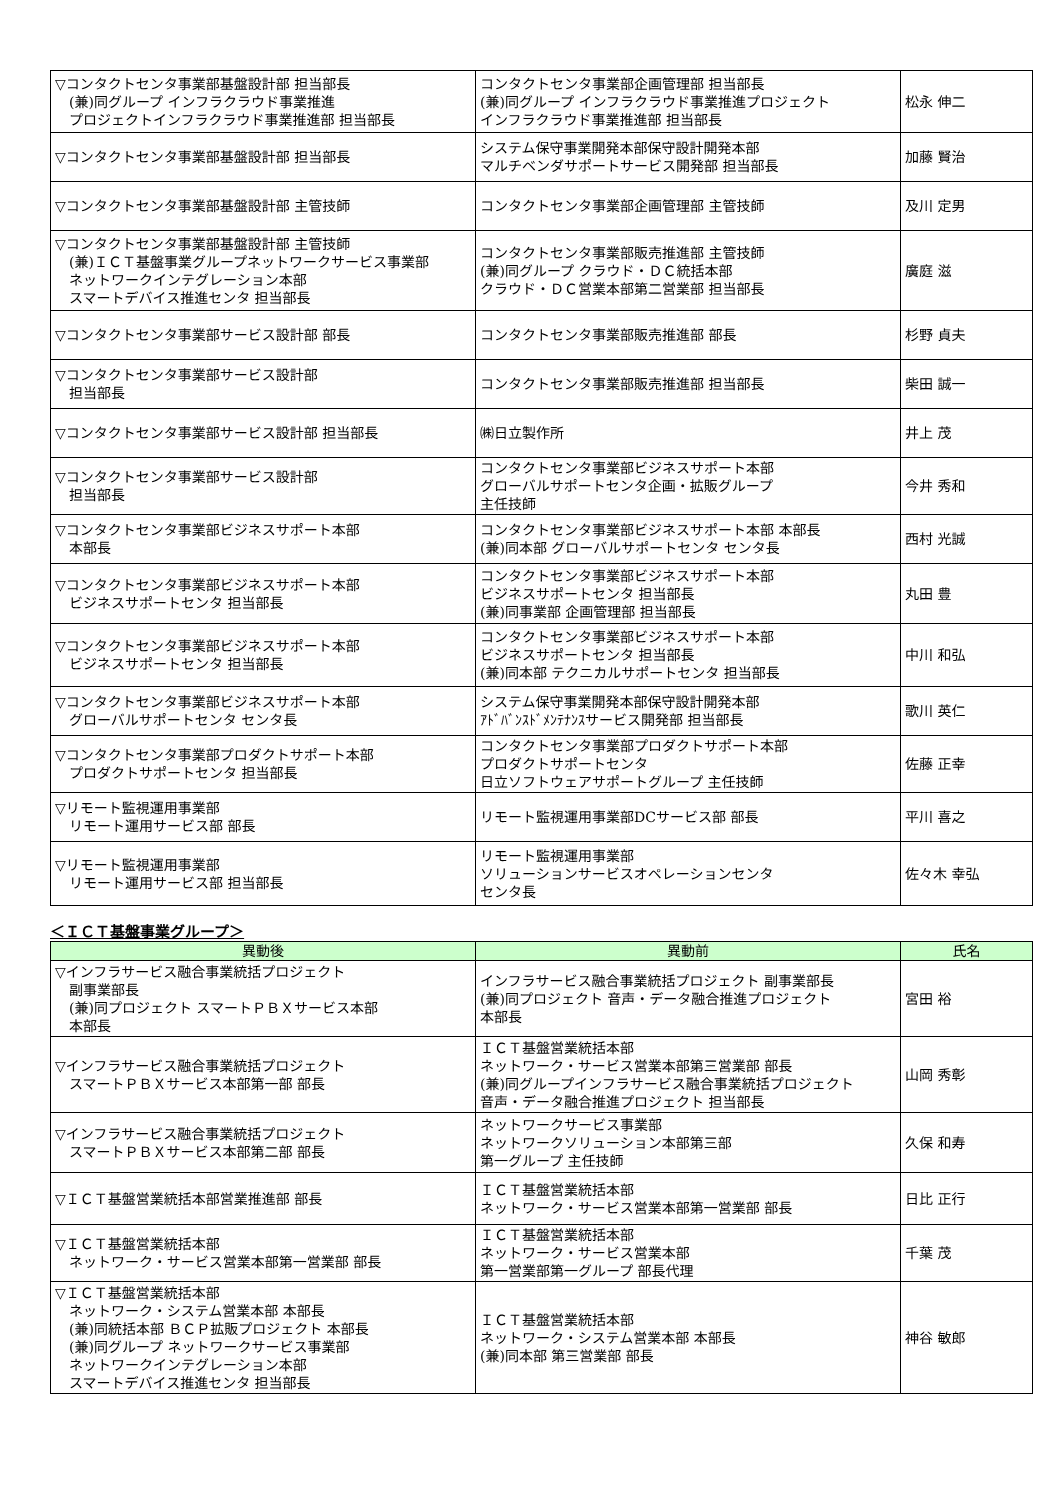| ▽コンタクトセンタ事業部基盤設計部 担当部長 (兼)同グループ インフラクラウド事業推進 プロジェクトインフラクラウド事業推進部 担当部長 | コンタクトセンタ事業部企画管理部 担当部長 (兼)同グループ インフラクラウド事業推進プロジェクト インフラクラウド事業推進部 担当部長 | 松永 伸二 |
| ▽コンタクトセンタ事業部基盤設計部 担当部長 | システム保守事業開発本部保守設計開発本部 マルチベンダサポートサービス開発部 担当部長 | 加藤 賢治 |
| ▽コンタクトセンタ事業部基盤設計部 主管技師 | コンタクトセンタ事業部企画管理部 主管技師 | 及川 定男 |
| ▽コンタクトセンタ事業部基盤設計部 主管技師 (兼)ＩＣＴ基盤事業グループネットワークサービス事業部 ネットワークインテグレーション本部 スマートデバイス推進センタ 担当部長 | コンタクトセンタ事業部販売推進部 主管技師 (兼)同グループ クラウド・ＤＣ統括本部 クラウド・ＤＣ営業本部第二営業部 担当部長 | 廣庭 滋 |
| ▽コンタクトセンタ事業部サービス設計部 部長 | コンタクトセンタ事業部販売推進部 部長 | 杉野 貞夫 |
| ▽コンタクトセンタ事業部サービス設計部 担当部長 | コンタクトセンタ事業部販売推進部 担当部長 | 柴田 誠一 |
| ▽コンタクトセンタ事業部サービス設計部 担当部長 | ㈱日立製作所 | 井上 茂 |
| ▽コンタクトセンタ事業部サービス設計部 担当部長 | コンタクトセンタ事業部ビジネスサポート本部 グローバルサポートセンタ企画・拡販グループ 主任技師 | 今井 秀和 |
| ▽コンタクトセンタ事業部ビジネスサポート本部 本部長 | コンタクトセンタ事業部ビジネスサポート本部 本部長 (兼)同本部 グローバルサポートセンタ センタ長 | 西村 光誠 |
| ▽コンタクトセンタ事業部ビジネスサポート本部 ビジネスサポートセンタ 担当部長 | コンタクトセンタ事業部ビジネスサポート本部 ビジネスサポートセンタ 担当部長 (兼)同事業部 企画管理部 担当部長 | 丸田 豊 |
| ▽コンタクトセンタ事業部ビジネスサポート本部 ビジネスサポートセンタ 担当部長 | コンタクトセンタ事業部ビジネスサポート本部 ビジネスサポートセンタ 担当部長 (兼)同本部 テクニカルサポートセンタ 担当部長 | 中川 和弘 |
| ▽コンタクトセンタ事業部ビジネスサポート本部 グローバルサポートセンタ センタ長 | システム保守事業開発本部保守設計開発本部 ｱﾄﾞﾊﾞﾝｽﾄﾞﾒﾝﾃﾅﾝｽサービス開発部 担当部長 | 歌川 英仁 |
| ▽コンタクトセンタ事業部プロダクトサポート本部 プロダクトサポートセンタ 担当部長 | コンタクトセンタ事業部プロダクトサポート本部 プロダクトサポートセンタ 日立ソフトウェアサポートグループ 主任技師 | 佐藤 正幸 |
| ▽リモート監視運用事業部 リモート運用サービス部 部長 | リモート監視運用事業部DCサービス部 部長 | 平川 喜之 |
| ▽リモート監視運用事業部 リモート運用サービス部 担当部長 | リモート監視運用事業部 ソリューションサービスオペレーションセンタ センタ長 | 佐々木 幸弘 |
＜ＩＣＴ基盤事業グループ＞
| 異動後 | 異動前 | 氏名 |
| --- | --- | --- |
| ▽インフラサービス融合事業統括プロジェクト 副事業部長 (兼)同プロジェクト スマートＰＢＸサービス本部 本部長 | インフラサービス融合事業統括プロジェクト 副事業部長 (兼)同プロジェクト 音声・データ融合推進プロジェクト 本部長 | 宮田 裕 |
| ▽インフラサービス融合事業統括プロジェクト スマートＰＢＸサービス本部第一部 部長 | ＩＣＴ基盤営業統括本部 ネットワーク・サービス営業本部第三営業部 部長 (兼)同グループインフラサービス融合事業統括プロジェクト 音声・データ融合推進プロジェクト 担当部長 | 山岡 秀彰 |
| ▽インフラサービス融合事業統括プロジェクト スマートＰＢＸサービス本部第二部 部長 | ネットワークサービス事業部 ネットワークソリューション本部第三部 第一グループ 主任技師 | 久保 和寿 |
| ▽ＩＣＴ基盤営業統括本部営業推進部 部長 | ＩＣＴ基盤営業統括本部 ネットワーク・サービス営業本部第一営業部 部長 | 日比 正行 |
| ▽ＩＣＴ基盤営業統括本部 ネットワーク・サービス営業本部第一営業部 部長 | ＩＣＴ基盤営業統括本部 ネットワーク・サービス営業本部 第一営業部第一グループ 部長代理 | 千葉 茂 |
| ▽ＩＣＴ基盤営業統括本部 ネットワーク・システム営業本部 本部長 (兼)同統括本部 ＢＣＰ拡販プロジェクト 本部長 (兼)同グループ ネットワークサービス事業部 ネットワークインテグレーション本部 スマートデバイス推進センタ 担当部長 | ＩＣＴ基盤営業統括本部 ネットワーク・システム営業本部 本部長 (兼)同本部 第三営業部 部長 | 神谷 敏郎 |